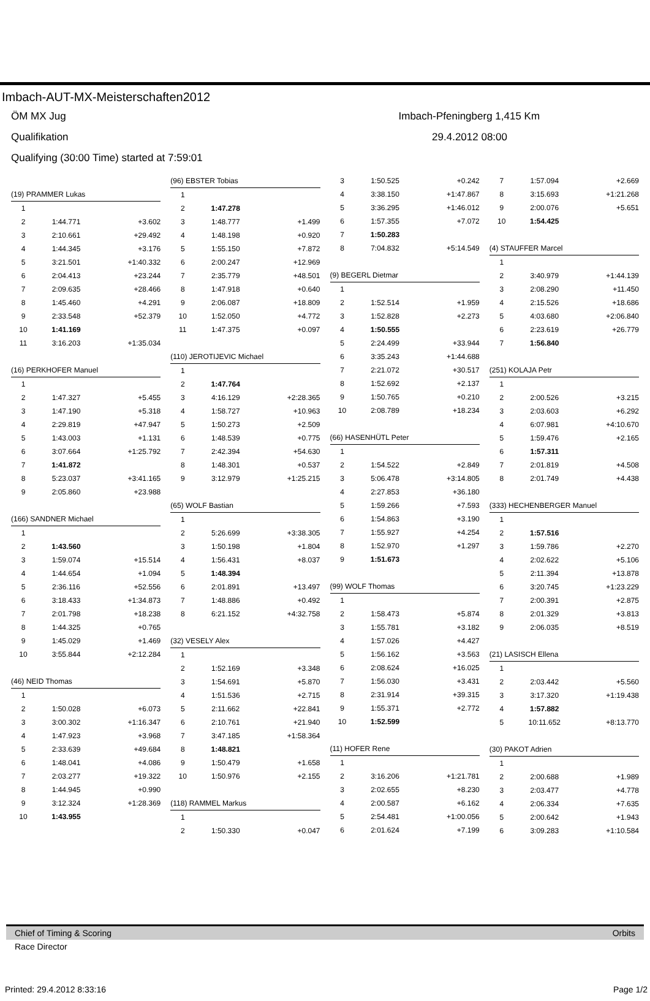Imbach-AUT-MX-Meisterschaften2012
ÖM MX Jug Imbach-Pfeningberg 1,415 Km
Qualifikation 29.4.2012 08:00
Qualifying (30:00 Time) started at 7:59:01
| (19) PRAMMER Lukas | | |
| 1 | | |
| 2 | 1:44.771 | +3.602 |
| 3 | 2:10.661 | +29.492 |
| 4 | 1:44.345 | +3.176 |
| 5 | 3:21.501 | +1:40.332 |
| 6 | 2:04.413 | +23.244 |
| 7 | 2:09.635 | +28.466 |
| 8 | 1:45.460 | +4.291 |
| 9 | 2:33.548 | +52.379 |
| 10 | 1:41.169 | |
| 11 | 3:16.203 | +1:35.034 |
| (16) PERKHOFER Manuel | | |
| 1 | | |
| 2 | 1:47.327 | +5.455 |
| 3 | 1:47.190 | +5.318 |
| 4 | 2:29.819 | +47.947 |
| 5 | 1:43.003 | +1.131 |
| 6 | 3:07.664 | +1:25.792 |
| 7 | 1:41.872 | |
| 8 | 5:23.037 | +3:41.165 |
| 9 | 2:05.860 | +23.988 |
| (166) SANDNER Michael | | |
| 1 | | |
| 2 | 1:43.560 | |
| 3 | 1:59.074 | +15.514 |
| 4 | 1:44.654 | +1.094 |
| 5 | 2:36.116 | +52.556 |
| 6 | 3:18.433 | +1:34.873 |
| 7 | 2:01.798 | +18.238 |
| 8 | 1:44.325 | +0.765 |
| 9 | 1:45.029 | +1.469 |
| 10 | 3:55.844 | +2:12.284 |
| (46) NEID Thomas | | |
| 1 | | |
| 2 | 1:50.028 | +6.073 |
| 3 | 3:00.302 | +1:16.347 |
| 4 | 1:47.923 | +3.968 |
| 5 | 2:33.639 | +49.684 |
| 6 | 1:48.041 | +4.086 |
| 7 | 2:03.277 | +19.322 |
| 8 | 1:44.945 | +0.990 |
| 9 | 3:12.324 | +1:28.369 |
| 10 | 1:43.955 | |
| (96) EBSTER Tobias | | |
| 1 | | |
| 2 | 1:47.278 | |
| 3 | 1:48.777 | +1.499 |
| 4 | 1:48.198 | +0.920 |
| 5 | 1:55.150 | +7.872 |
| 6 | 2:00.247 | +12.969 |
| 7 | 2:35.779 | +48.501 |
| 8 | 1:47.918 | +0.640 |
| 9 | 2:06.087 | +18.809 |
| 10 | 1:52.050 | +4.772 |
| 11 | 1:47.375 | +0.097 |
| (110) JEROTIJEVIC Michael | | |
| 1 | | |
| 2 | 1:47.764 | |
| 3 | 4:16.129 | +2:28.365 |
| 4 | 1:58.727 | +10.963 |
| 5 | 1:50.273 | +2.509 |
| 6 | 1:48.539 | +0.775 |
| 7 | 2:42.394 | +54.630 |
| 8 | 1:48.301 | +0.537 |
| 9 | 3:12.979 | +1:25.215 |
| (65) WOLF Bastian | | |
| 1 | | |
| 2 | 5:26.699 | +3:38.305 |
| 3 | 1:50.198 | +1.804 |
| 4 | 1:56.431 | +8.037 |
| 5 | 1:48.394 | |
| 6 | 2:01.891 | +13.497 |
| 7 | 1:48.886 | +0.492 |
| 8 | 6:21.152 | +4:32.758 |
| (32) VESELY Alex | | |
| 1 | | |
| 2 | 1:52.169 | +3.348 |
| 3 | 1:54.691 | +5.870 |
| 4 | 1:51.536 | +2.715 |
| 5 | 2:11.662 | +22.841 |
| 6 | 2:10.761 | +21.940 |
| 7 | 3:47.185 | +1:58.364 |
| 8 | 1:48.821 | |
| 9 | 1:50.479 | +1.658 |
| 10 | 1:50.976 | +2.155 |
| (118) RAMMEL Markus | | |
| 1 | | |
| 2 | 1:50.330 | +0.047 |
| 3 | 1:50.525 | +0.242 |
| 4 | 3:38.150 | +1:47.867 |
| 5 | 3:36.295 | +1:46.012 |
| 6 | 1:57.355 | +7.072 |
| 7 | 1:50.283 | |
| 8 | 7:04.832 | +5:14.549 |
| (9) BEGERL Dietmar | | |
| 1 | | |
| 2 | 1:52.514 | +1.959 |
| 3 | 1:52.828 | +2.273 |
| 4 | 1:50.555 | |
| 5 | 2:24.499 | +33.944 |
| 6 | 3:35.243 | +1:44.688 |
| 7 | 2:21.072 | +30.517 |
| 8 | 1:52.692 | +2.137 |
| 9 | 1:50.765 | +0.210 |
| 10 | 2:08.789 | +18.234 |
| (66) HASENHÜTL Peter | | |
| 1 | | |
| 2 | 1:54.522 | +2.849 |
| 3 | 5:06.478 | +3:14.805 |
| 4 | 2:27.853 | +36.180 |
| 5 | 1:59.266 | +7.593 |
| 6 | 1:54.863 | +3.190 |
| 7 | 1:55.927 | +4.254 |
| 8 | 1:52.970 | +1.297 |
| 9 | 1:51.673 | |
| (99) WOLF Thomas | | |
| 1 | | |
| 2 | 1:58.473 | +5.874 |
| 3 | 1:55.781 | +3.182 |
| 4 | 1:57.026 | +4.427 |
| 5 | 1:56.162 | +3.563 |
| 6 | 2:08.624 | +16.025 |
| 7 | 1:56.030 | +3.431 |
| 8 | 2:31.914 | +39.315 |
| 9 | 1:55.371 | +2.772 |
| 10 | 1:52.599 | |
| (11) HOFER Rene | | |
| 1 | | |
| 2 | 3:16.206 | +1:21.781 |
| 3 | 2:02.655 | +8.230 |
| 4 | 2:00.587 | +6.162 |
| 5 | 2:54.481 | +1:00.056 |
| 6 | 2:01.624 | +7.199 |
| 7 | 1:57.094 | +2.669 |
| 8 | 3:15.693 | +1:21.268 |
| 9 | 2:00.076 | +5.651 |
| 10 | 1:54.425 | |
| (4) STAUFFER Marcel | | |
| 1 | | |
| 2 | 3:40.979 | +1:44.139 |
| 3 | 2:08.290 | +11.450 |
| 4 | 2:15.526 | +18.686 |
| 5 | 4:03.680 | +2:06.840 |
| 6 | 2:23.619 | +26.779 |
| 7 | 1:56.840 | |
| (251) KOLAJA Petr | | |
| 1 | | |
| 2 | 2:00.526 | +3.215 |
| 3 | 2:03.603 | +6.292 |
| 4 | 6:07.981 | +4:10.670 |
| 5 | 1:59.476 | +2.165 |
| 6 | 1:57.311 | |
| 7 | 2:01.819 | +4.508 |
| 8 | 2:01.749 | +4.438 |
| (333) HECHENBERGER Manuel | | |
| 1 | | |
| 2 | 1:57.516 | |
| 3 | 1:59.786 | +2.270 |
| 4 | 2:02.622 | +5.106 |
| 5 | 2:11.394 | +13.878 |
| 6 | 3:20.745 | +1:23.229 |
| 7 | 2:00.391 | +2.875 |
| 8 | 2:01.329 | +3.813 |
| 9 | 2:06.035 | +8.519 |
| (21) LASISCH Ellena | | |
| 1 | | |
| 2 | 2:03.442 | +5.560 |
| 3 | 3:17.320 | +1:19.438 |
| 4 | 1:57.882 | |
| 5 | 10:11.652 | +8:13.770 |
| (30) PAKOT Adrien | | |
| 1 | | |
| 2 | 2:00.688 | +1.989 |
| 3 | 2:03.477 | +4.778 |
| 4 | 2:06.334 | +7.635 |
| 5 | 2:00.642 | +1.943 |
| 6 | 3:09.283 | +1:10.584 |
Chief of Timing & Scoring Orbits
Race Director
Printed: 29.4.2012 8:33:16 Page 1/2